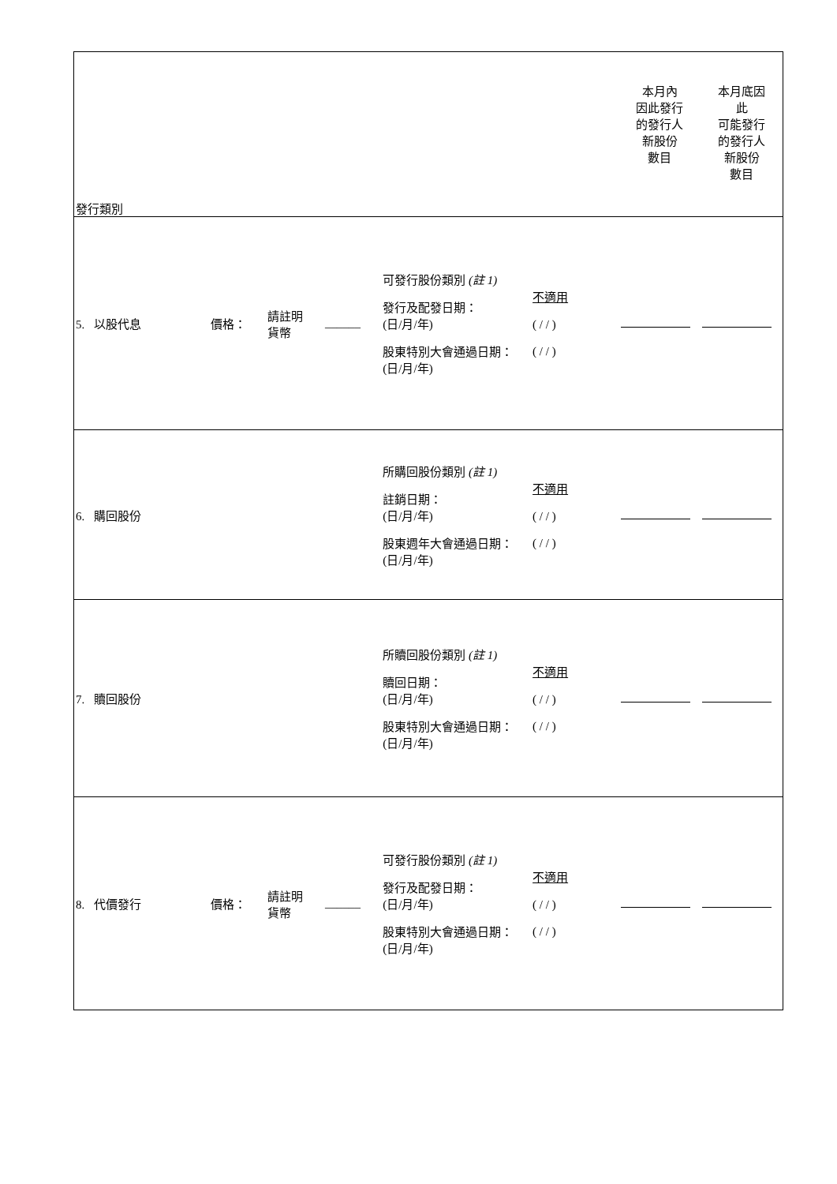| 發行類別 | | | | | | 本月內 因此發行 的發行人 新股份 數目 | 本月底因 此 可能發行 的發行人 新股份 數目 |
| --- | --- | --- | --- | --- | --- | --- | --- |
| 5. 以股代息 | 價格： | 請註明 貨幣 | ______ | 可發行股份類別 (註 1) 發行及配發日期： (日/月/年) 股東特別大會通過日期： (日/月/年) | 不適用 ( / / ) ( / / ) | | |
| 6. 購回股份 | | | | 所購回股份類別 (註 1) 註銷日期： (日/月/年) 股東週年大會通過日期： (日/月/年) | 不適用 ( / / ) ( / / ) | | |
| 7. 贖回股份 | | | | 所贖回股份類別 (註 1) 贖回日期： (日/月/年) 股東特別大會通過日期： (日/月/年) | 不適用 ( / / ) ( / / ) | | |
| 8. 代價發行 | 價格： | 請註明 貨幣 | ______ | 可發行股份類別 (註 1) 發行及配發日期： (日/月/年) 股東特別大會通過日期： (日/月/年) | 不適用 ( / / ) ( / / ) | | |